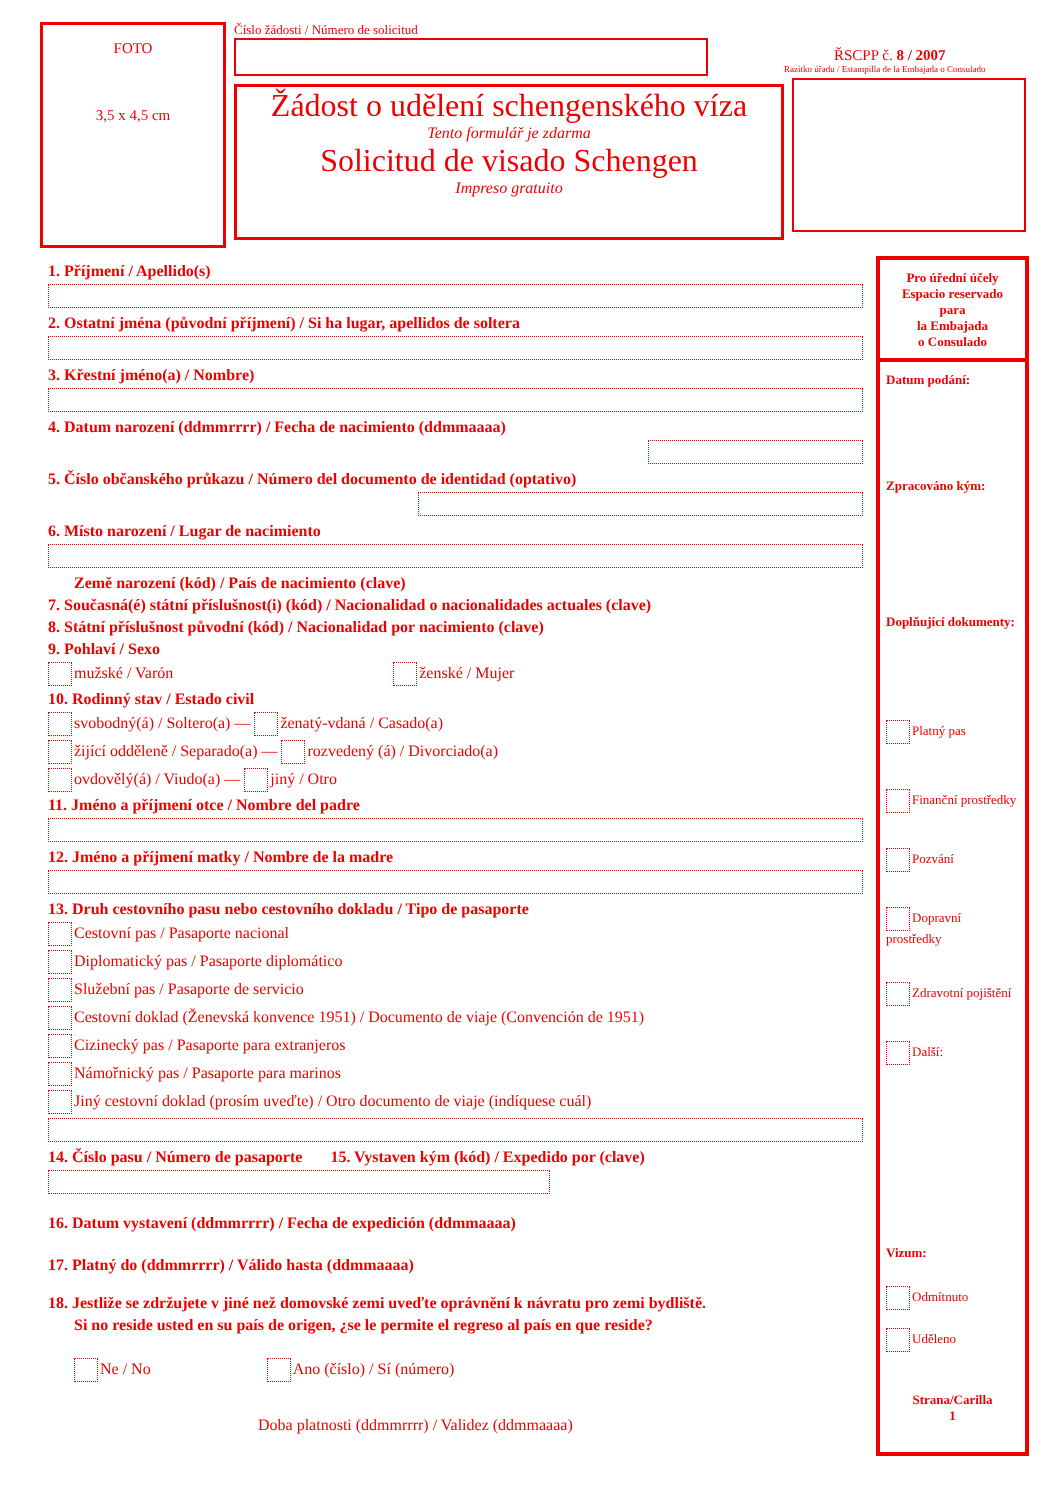FOTO
3,5 x 4,5 cm
Číslo žádosti / Número de solicitud
Žádost o udělení schengenského víza
Tento formulář je zdarma
Solicitud de visado Schengen
Impreso gratuito
ŘSCPP č. 8 / 2007
Razítko úřadu / Estampilla de la Embajada o Consulado
1. Příjmení / Apellido(s)
2. Ostatní jména (původní příjmení) / Si ha lugar, apellidos de soltera
3. Křestní jméno(a) / Nombre)
4. Datum narození (ddmmrrrr) / Fecha de nacimiento (ddmmaaaa)
5. Číslo občanského průkazu / Número del documento de identidad (optativo)
6. Místo narození / Lugar de nacimiento
Země narození (kód) / País de nacimiento (clave)
7. Současná(é) státní příslušnost(i) (kód) / Nacionalidad o nacionalidades actuales (clave)
8. Státní příslušnost původní (kód) / Nacionalidad por nacimiento (clave)
9. Pohlaví / Sexo
mužské / Varón ženské / Mujer
10. Rodinný stav / Estado civil
svobodný(á) / Soltero(a) — ženatý-vdaná / Casado(a)
žijící odděleně / Separado(a) — rozvedený (á) / Divorciado(a)
ovdovělý(á) / Viudo(a) — jiný / Otro
11. Jméno a příjmení otce / Nombre del padre
12. Jméno a příjmení matky / Nombre de la madre
13. Druh cestovního pasu nebo cestovního dokladu / Tipo de pasaporte
Cestovní pas / Pasaporte nacional
Diplomatický pas / Pasaporte diplomático
Služební pas / Pasaporte de servicio
Cestovní doklad (Ženevská konvence 1951) / Documento de viaje (Convención de 1951)
Cizinecký pas / Pasaporte para extranjeros
Námořnický pas / Pasaporte para marinos
Jiný cestovní doklad (prosím uveďte) / Otro documento de viaje (indíquese cuál)
14. Číslo pasu / Número de pasaporte 15. Vystaven kým (kód) / Expedido por (clave)
16. Datum vystavení (ddmmrrrr) / Fecha de expedición (ddmmaaaa)
17. Platný do (ddmmrrrr) / Válido hasta (ddmmaaaa)
18. Jestliže se zdržujete v jiné než domovské zemi uveďte oprávnění k návratu pro zemi bydliště.
Si no reside usted en su país de origen, ¿se le permite el regreso al país en que reside?
Ne / No Ano (číslo) / Sí (número)
Doba platnosti (ddmmrrrr) / Validez (ddmmaaaa)
Pro úřední účely
Espacio reservado
para
la Embajada
o Consulado
Datum podání:
Zpracováno kým:
Doplňující dokumenty:
Platný pas
Finanční prostředky
Pozvání
Dopravní prostředky
Zdravotní pojištění
Další:
Vizum:
Odmítnuto
Uděleno
Strana/Carilla
1